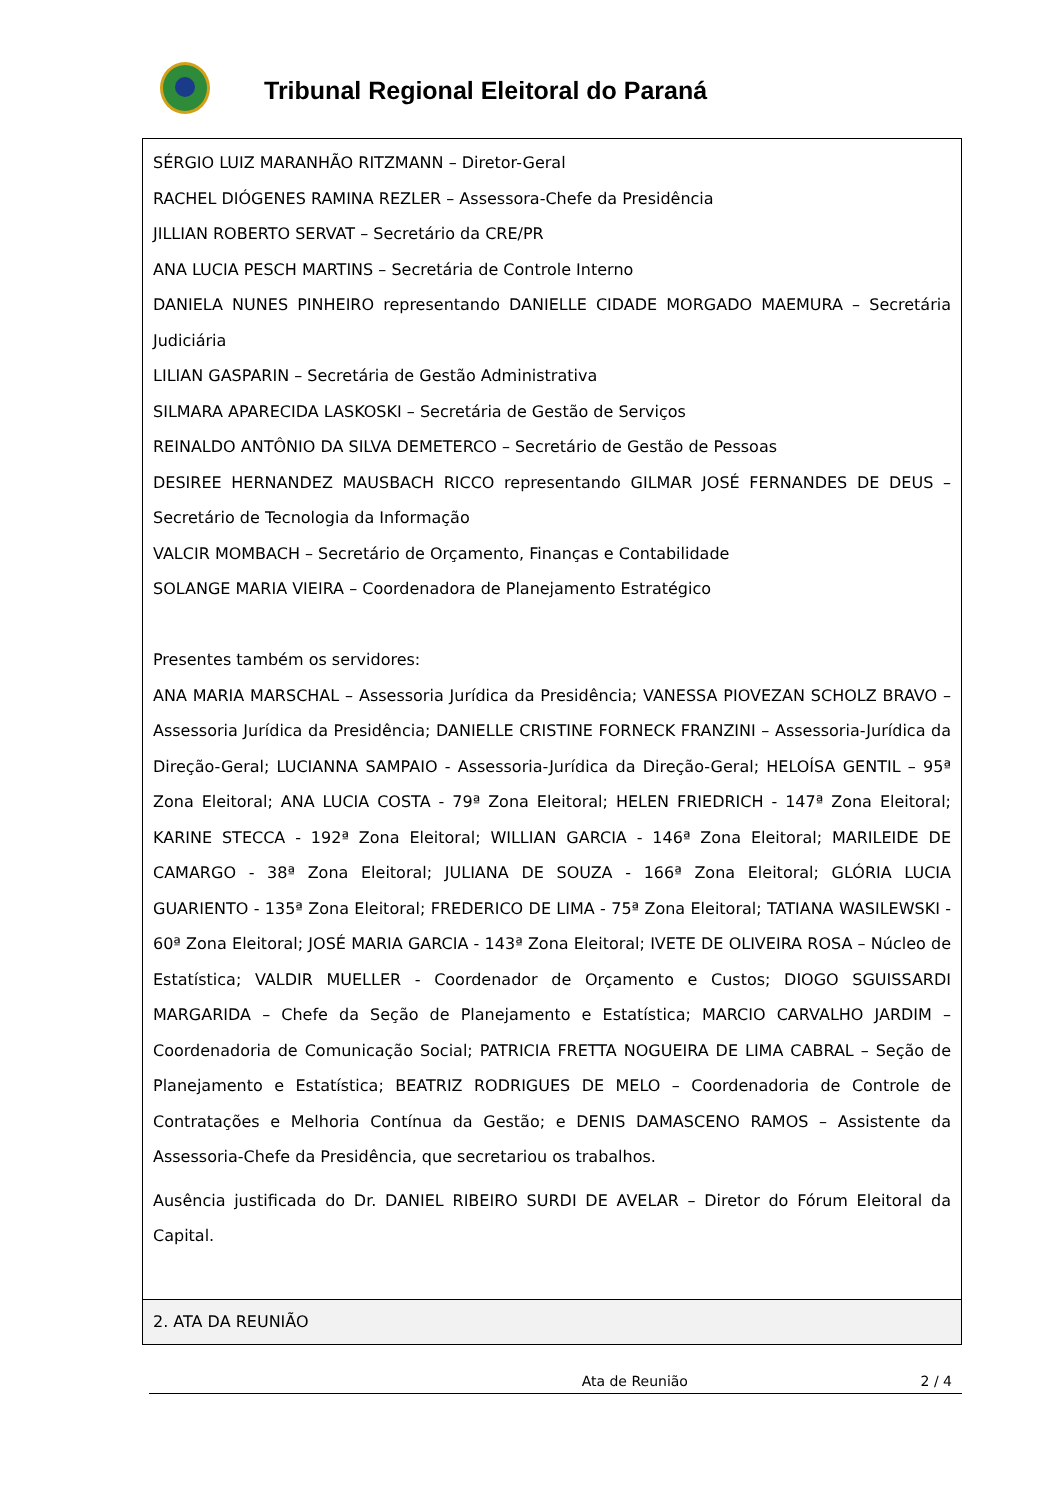Tribunal Regional Eleitoral do Paraná
| SÉRGIO LUIZ MARANHÃO RITZMANN – Diretor-Geral RACHEL DIÓGENES RAMINA REZLER – Assessora-Chefe da Presidência JILLIAN ROBERTO SERVAT – Secretário da CRE/PR ANA LUCIA PESCH MARTINS – Secretária de Controle Interno DANIELA NUNES PINHEIRO representando DANIELLE CIDADE MORGADO MAEMURA – Secretária Judiciária LILIAN GASPARIN – Secretária de Gestão Administrativa SILMARA APARECIDA LASKOSKI – Secretária de Gestão de Serviços REINALDO ANTÔNIO DA SILVA DEMETERCO – Secretário de Gestão de Pessoas DESIREE HERNANDEZ MAUSBACH RICCO representando GILMAR JOSÉ FERNANDES DE DEUS – Secretário de Tecnologia da Informação VALCIR MOMBACH – Secretário de Orçamento, Finanças e Contabilidade SOLANGE MARIA VIEIRA – Coordenadora de Planejamento Estratégico Presentes também os servidores: ANA MARIA MARSCHAL – Assessoria Jurídica da Presidência; VANESSA PIOVEZAN SCHOLZ BRAVO – Assessoria Jurídica da Presidência; DANIELLE CRISTINE FORNECK FRANZINI – Assessoria-Jurídica da Direção-Geral; LUCIANNA SAMPAIO - Assessoria-Jurídica da Direção-Geral; HELOÍSA GENTIL – 95ª Zona Eleitoral; ANA LUCIA COSTA - 79ª Zona Eleitoral; HELEN FRIEDRICH - 147ª Zona Eleitoral; KARINE STECCA - 192ª Zona Eleitoral; WILLIAN GARCIA - 146ª Zona Eleitoral; MARILEIDE DE CAMARGO - 38ª Zona Eleitoral; JULIANA DE SOUZA - 166ª Zona Eleitoral; GLÓRIA LUCIA GUARIENTO - 135ª Zona Eleitoral; FREDERICO DE LIMA - 75ª Zona Eleitoral; TATIANA WASILEWSKI - 60ª Zona Eleitoral; JOSÉ MARIA GARCIA - 143ª Zona Eleitoral; IVETE DE OLIVEIRA ROSA – Núcleo de Estatística; VALDIR MUELLER - Coordenador de Orçamento e Custos; DIOGO SGUISSARDI MARGARIDA – Chefe da Seção de Planejamento e Estatística; MARCIO CARVALHO JARDIM – Coordenadoria de Comunicação Social; PATRICIA FRETTA NOGUEIRA DE LIMA CABRAL – Seção de Planejamento e Estatística; BEATRIZ RODRIGUES DE MELO – Coordenadoria de Controle de Contratações e Melhoria Contínua da Gestão; e DENIS DAMASCENO RAMOS – Assistente da Assessoria-Chefe da Presidência, que secretariou os trabalhos. Ausência justificada do Dr. DANIEL RIBEIRO SURDI DE AVELAR – Diretor do Fórum Eleitoral da Capital. |
| 2. ATA DA REUNIÃO |
Ata de Reunião 2 / 4